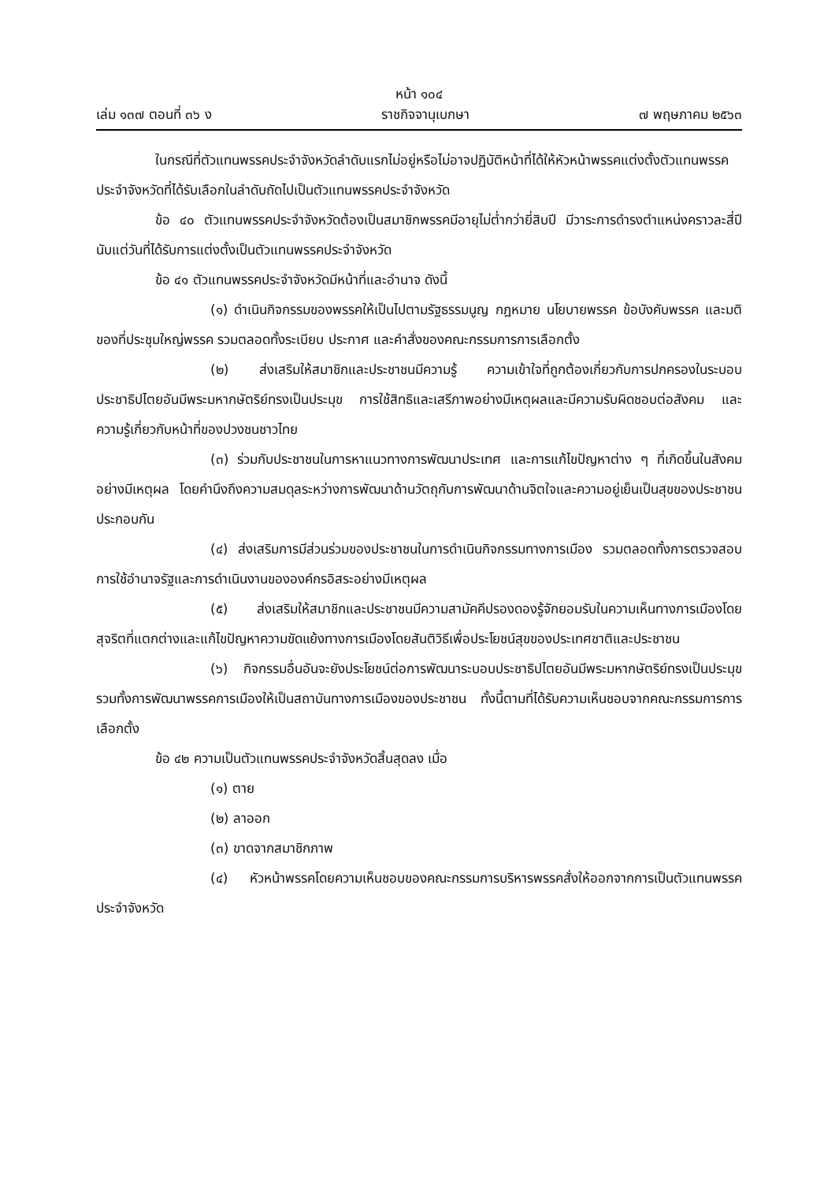หน้า ๑๐๔
เล่ม ๑๓๗ ตอนที่ ๓๖ ง ราชกิจจานุเบกษา ๗ พฤษภาคม ๒๕๖๓
ในกรณีที่ตัวแทนพรรคประจำจังหวัดลำดับแรกไม่อยู่หรือไม่อาจปฏิบัติหน้าที่ได้ให้หัวหน้าพรรคแต่งตั้งตัวแทนพรรคประจำจังหวัดที่ได้รับเลือกในลำดับถัดไปเป็นตัวแทนพรรคประจำจังหวัด
ข้อ ๔๐ ตัวแทนพรรคประจำจังหวัดต้องเป็นสมาชิกพรรคมีอายุไม่ต่ำกว่ายี่สิบปี มีวาระการดำรงตำแหน่งคราวละสี่ปีนับแต่วันที่ได้รับการแต่งตั้งเป็นตัวแทนพรรคประจำจังหวัด
ข้อ ๔๑ ตัวแทนพรรคประจำจังหวัดมีหน้าที่และอำนาจ ดังนี้
(๑) ดำเนินกิจกรรมของพรรคให้เป็นไปตามรัฐธรรมนูญ กฎหมาย นโยบายพรรค ข้อบังคับพรรค และมติของที่ประชุมใหญ่พรรค รวมตลอดทั้งระเบียบ ประกาศ และคำสั่งของคณะกรรมการการเลือกตั้ง
(๒) ส่งเสริมให้สมาชิกและประชาชนมีความรู้ ความเข้าใจที่ถูกต้องเกี่ยวกับการปกครองในระบอบประชาธิปไตยอันมีพระมหากษัตริย์ทรงเป็นประมุข การใช้สิทธิและเสรีภาพอย่างมีเหตุผลและมีความรับผิดชอบต่อสังคม และความรู้เกี่ยวกับหน้าที่ของปวงชนชาวไทย
(๓) ร่วมกับประชาชนในการหาแนวทางการพัฒนาประเทศ และการแก้ไขปัญหาต่าง ๆ ที่เกิดขึ้นในสังคมอย่างมีเหตุผล โดยคำนึงถึงความสมดุลระหว่างการพัฒนาด้านวัตถุกับการพัฒนาด้านจิตใจและความอยู่เย็นเป็นสุขของประชาชนประกอบกัน
(๔) ส่งเสริมการมีส่วนร่วมของประชาชนในการดำเนินกิจกรรมทางการเมือง รวมตลอดทั้งการตรวจสอบการใช้อำนาจรัฐและการดำเนินงานขององค์กรอิสระอย่างมีเหตุผล
(๕) ส่งเสริมให้สมาชิกและประชาชนมีความสามัคคีปรองดองรู้จักยอมรับในความเห็นทางการเมืองโดยสุจริตที่แตกต่างและแก้ไขปัญหาความขัดแย้งทางการเมืองโดยสันติวิธีเพื่อประโยชน์สุขของประเทศชาติและประชาชน
(๖) กิจกรรมอื่นอันจะยังประโยชน์ต่อการพัฒนาระบอบประชาธิปไตยอันมีพระมหากษัตริย์ทรงเป็นประมุข รวมทั้งการพัฒนาพรรคการเมืองให้เป็นสถาบันทางการเมืองของประชาชน ทั้งนี้ตามที่ได้รับความเห็นชอบจากคณะกรรมการการเลือกตั้ง
ข้อ ๔๒ ความเป็นตัวแทนพรรคประจำจังหวัดสิ้นสุดลง เมื่อ
(๑) ตาย
(๒) ลาออก
(๓) ขาดจากสมาชิกภาพ
(๔) หัวหน้าพรรคโดยความเห็นชอบของคณะกรรมการบริหารพรรคสั่งให้ออกจากการเป็นตัวแทนพรรคประจำจังหวัด